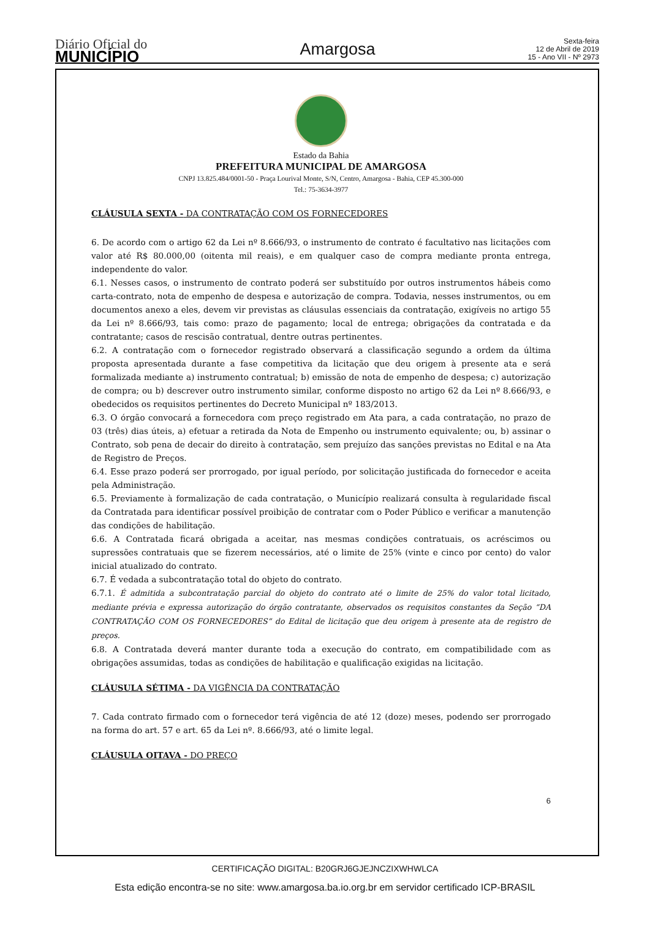Diário Oficial do
MUNICÍPIO
Amargosa
Sexta-feira
12 de Abril de 2019
15 - Ano VII - Nº 2973
Estado da Bahia
PREFEITURA MUNICIPAL DE AMARGOSA
CNPJ 13.825.484/0001-50 - Praça Lourival Monte, S/N, Centro, Amargosa - Bahia, CEP 45.300-000
Tel.: 75-3634-3977
CLÁUSULA SEXTA - DA CONTRATAÇÃO COM OS FORNECEDORES
6. De acordo com o artigo 62 da Lei nº 8.666/93, o instrumento de contrato é facultativo nas licitações com valor até R$ 80.000,00 (oitenta mil reais), e em qualquer caso de compra mediante pronta entrega, independente do valor.
6.1. Nesses casos, o instrumento de contrato poderá ser substituído por outros instrumentos hábeis como carta-contrato, nota de empenho de despesa e autorização de compra. Todavia, nesses instrumentos, ou em documentos anexo a eles, devem vir previstas as cláusulas essenciais da contratação, exigíveis no artigo 55 da Lei nº 8.666/93, tais como: prazo de pagamento; local de entrega; obrigações da contratada e da contratante; casos de rescisão contratual, dentre outras pertinentes.
6.2. A contratação com o fornecedor registrado observará a classificação segundo a ordem da última proposta apresentada durante a fase competitiva da licitação que deu origem à presente ata e será formalizada mediante a) instrumento contratual; b) emissão de nota de empenho de despesa; c) autorização de compra; ou b) descrever outro instrumento similar, conforme disposto no artigo 62 da Lei nº 8.666/93, e obedecidos os requisitos pertinentes do Decreto Municipal nº 183/2013.
6.3. O órgão convocará a fornecedora com preço registrado em Ata para, a cada contratação, no prazo de 03 (três) dias úteis, a) efetuar a retirada da Nota de Empenho ou instrumento equivalente; ou, b) assinar o Contrato, sob pena de decair do direito à contratação, sem prejuízo das sanções previstas no Edital e na Ata de Registro de Preços.
6.4. Esse prazo poderá ser prorrogado, por igual período, por solicitação justificada do fornecedor e aceita pela Administração.
6.5. Previamente à formalização de cada contratação, o Município realizará consulta à regularidade fiscal da Contratada para identificar possível proibição de contratar com o Poder Público e verificar a manutenção das condições de habilitação.
6.6. A Contratada ficará obrigada a aceitar, nas mesmas condições contratuais, os acréscimos ou supressões contratuais que se fizerem necessários, até o limite de 25% (vinte e cinco por cento) do valor inicial atualizado do contrato.
6.7. É vedada a subcontratação total do objeto do contrato.
6.7.1. É admitida a subcontratação parcial do objeto do contrato até o limite de 25% do valor total licitado, mediante prévia e expressa autorização do órgão contratante, observados os requisitos constantes da Seção “DA CONTRATAÇÃO COM OS FORNECEDORES” do Edital de licitação que deu origem à presente ata de registro de preços.
6.8. A Contratada deverá manter durante toda a execução do contrato, em compatibilidade com as obrigações assumidas, todas as condições de habilitação e qualificação exigidas na licitação.
CLÁUSULA SÉTIMA - DA VIGÊNCIA DA CONTRATAÇÃO
7. Cada contrato firmado com o fornecedor terá vigência de até 12 (doze) meses, podendo ser prorrogado na forma do art. 57 e art. 65 da Lei nº. 8.666/93, até o limite legal.
CLÁUSULA OITAVA - DO PREÇO
6
CERTIFICAÇÃO DIGITAL: B20GRJ6GJEJNCZIXWHWLCA
Esta edição encontra-se no site: www.amargosa.ba.io.org.br em servidor certificado ICP-BRASIL